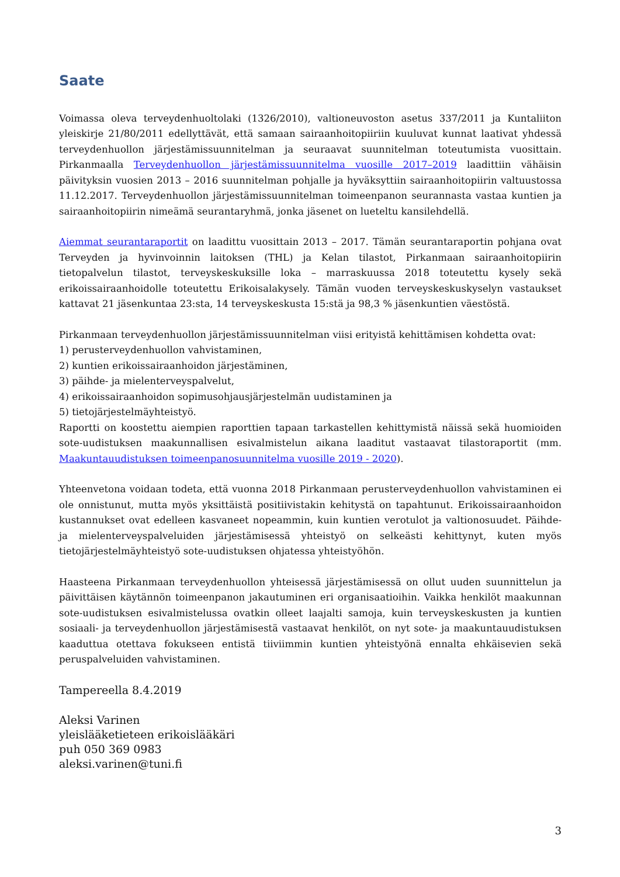Saate
Voimassa oleva terveydenhuoltolaki (1326/2010), valtioneuvoston asetus 337/2011 ja Kuntaliiton yleiskirje 21/80/2011 edellyttävät, että samaan sairaanhoitopiiriin kuuluvat kunnat laativat yhdessä terveydenhuollon järjestämissuunnitelman ja seuraavat suunnitelman toteutumista vuosittain. Pirkanmaalla Terveydenhuollon järjestämissuunnitelma vuosille 2017–2019 laadittiin vähäisin päivityksin vuosien 2013 – 2016 suunnitelman pohjalle ja hyväksyttiin sairaanhoitopiirin valtuustossa 11.12.2017. Terveydenhuollon järjestämissuunnitelman toimeenpanon seurannasta vastaa kuntien ja sairaanhoitopiirin nimeämä seurantaryhmä, jonka jäsenet on lueteltu kansilehdellä.
Aiemmat seurantaraportit on laadittu vuosittain 2013 – 2017. Tämän seurantaraportin pohjana ovat Terveyden ja hyvinvoinnin laitoksen (THL) ja Kelan tilastot, Pirkanmaan sairaanhoitopiirin tietopalvelun tilastot, terveyskeskuksille loka – marraskuussa 2018 toteutettu kysely sekä erikoissairaanhoidolle toteutettu Erikoisalakysely. Tämän vuoden terveyskeskuskyselyn vastaukset kattavat 21 jäsenkuntaa 23:sta, 14 terveyskeskusta 15:stä ja 98,3 % jäsenkuntien väestöstä.
Pirkanmaan terveydenhuollon järjestämissuunnitelman viisi erityistä kehittämisen kohdetta ovat:
1) perusterveydenhuollon vahvistaminen,
2) kuntien erikoissairaanhoidon järjestäminen,
3) päihde- ja mielenterveyspalvelut,
4) erikoissairaanhoidon sopimusohjausjärjestelmän uudistaminen ja
5) tietojärjestelmäyhteistyö.
Raportti on koostettu aiempien raporttien tapaan tarkastellen kehittymistä näissä sekä huomioiden sote-uudistuksen maakunnallisen esivalmistelun aikana laaditut vastaavat tilastoraportit (mm. Maakuntauudistuksen toimeenpanosuunnitelma vuosille 2019 - 2020).
Yhteenvetona voidaan todeta, että vuonna 2018 Pirkanmaan perusterveydenhuollon vahvistaminen ei ole onnistunut, mutta myös yksittäistä positiivistakin kehitystä on tapahtunut. Erikoissairaanhoidon kustannukset ovat edelleen kasvaneet nopeammin, kuin kuntien verotulot ja valtionosuudet. Päihde- ja mielenterveyspalveluiden järjestämisessä yhteistyö on selkeästi kehittynyt, kuten myös tietojärjestelmäyhteistyö sote-uudistuksen ohjatessa yhteistyöhön.
Haasteena Pirkanmaan terveydenhuollon yhteisessä järjestämisessä on ollut uuden suunnittelun ja päivittäisen käytännön toimeenpanon jakautuminen eri organisaatioihin. Vaikka henkilöt maakunnan sote-uudistuksen esivalmistelussa ovatkin olleet laajalti samoja, kuin terveyskeskusten ja kuntien sosiaali- ja terveydenhuollon järjestämisestä vastaavat henkilöt, on nyt sote- ja maakuntauudistuksen kaaduttua otettava fokukseen entistä tiiviimmin kuntien yhteistyönä ennalta ehkäisevien sekä peruspalveluiden vahvistaminen.
Tampereella 8.4.2019
Aleksi Varinen
yleislääketieteen erikoislääkäri
puh 050 369 0983
aleksi.varinen@tuni.fi
3